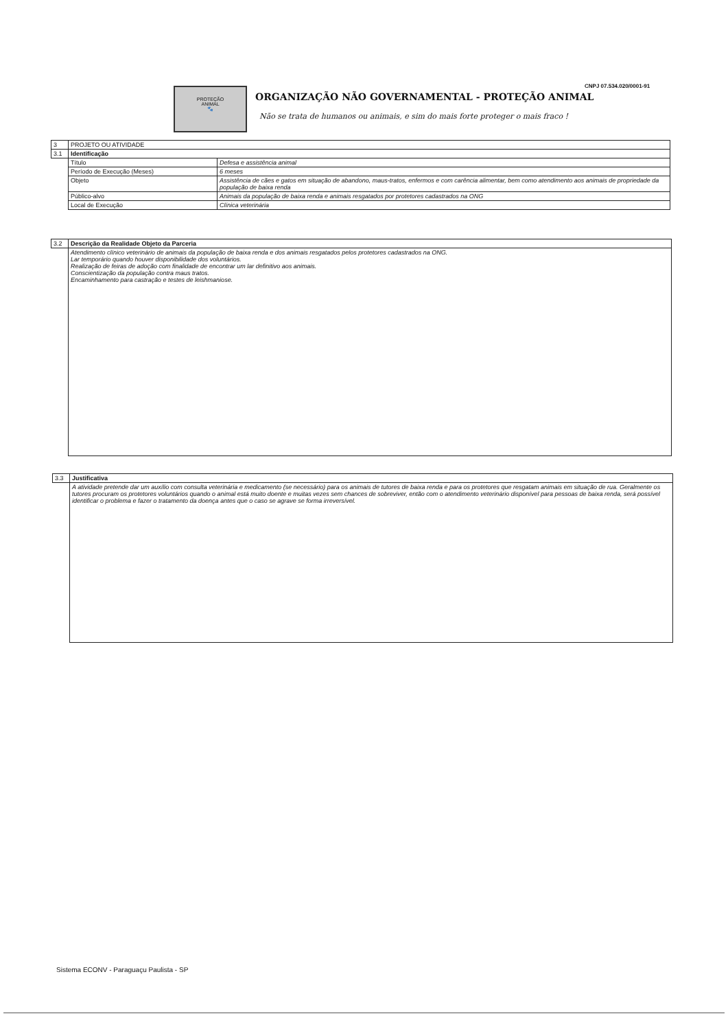PROTEÇÃO
ANIMAL
🐾
CNPJ 07.534.020/0001-91
ORGANIZAÇÃO NÃO GOVERNAMENTAL - PROTEÇÃO ANIMAL
Não se trata de humanos ou animais, e sim do mais forte proteger o mais fraco !
| 3 | PROJETO OU ATIVIDADE | |
| 3.1 | Identificação | |
| | Título | Defesa e assistência animal |
| | Período de Execução (Meses) | 6 meses |
| | Objeto | Assistência de cães e gatos em situação de abandono, maus-tratos, enfermos e com carência alimentar, bem como atendimento aos animais de propriedade da população de baixa renda |
| | Público-alvo | Animais da população de baixa renda e animais resgatados por protetores cadastrados na ONG |
| | Local de Execução | Clínica veterinária |
| 3.2 | Descrição da Realidade Objeto da Parceria |
| | Atendimento clínico veterinário de animais da população de baixa renda e dos animais resgatados pelos protetores cadastrados na ONG. Lar temporário quando houver disponibilidade dos voluntários. Realização de feiras de adoção com finalidade de encontrar um lar definitivo aos animais. Conscientização da população contra maus tratos. Encaminhamento para castração e testes de leishmaniose. |
| 3.3 | Justificativa |
| | A atividade pretende dar um auxílio com consulta veterinária e medicamento (se necessário) para os animais de tutores de baixa renda e para os protetores que resgatam animais em situação de rua. Geralmente os tutores procuram os protetores voluntários quando o animal está muito doente e muitas vezes sem chances de sobreviver, então com o atendimento veterinário disponível para pessoas de baixa renda, será possível identificar o problema e fazer o tratamento da doença antes que o caso se agrave se forma irreversível. |
Sistema ECONV - Paraguaçu Paulista - SP